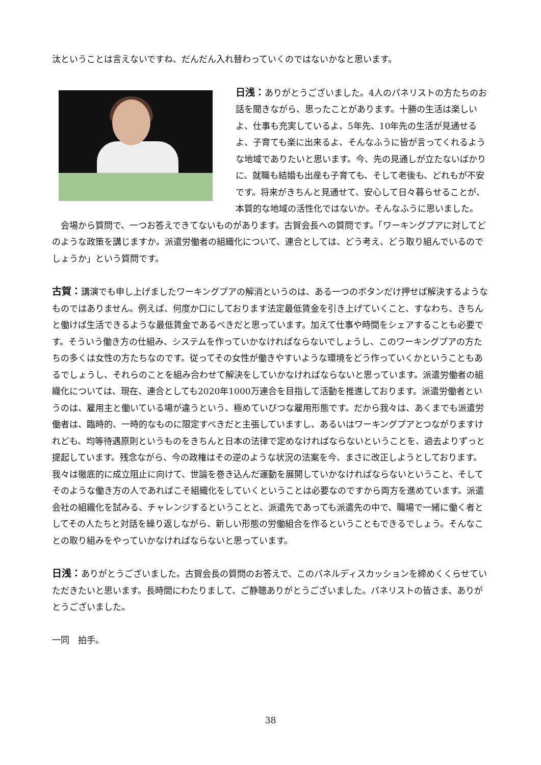汰ということは言えないですね、だんだん入れ替わっていくのではないかなと思います。
日浅：ありがとうございました。4人のパネリストの方たちのお話を聞きながら、思ったことがあります。十勝の生活は楽しいよ、仕事も充実しているよ、5年先、10年先の生活が見通せるよ、子育ても楽に出来るよ、そんなふうに皆が言ってくれるような地域でありたいと思います。今、先の見通しが立たないばかりに、就職も結婚も出産も子育ても、そして老後も、どれもが不安です。将来がきちんと見通せて、安心して日々暮らせることが、本質的な地域の活性化ではないか。そんなふうに思いました。
　会場から質問で、一つお答えできてないものがあります。古賀会長への質問です。「ワーキングプアに対してどのような政策を講じますか。派遣労働者の組織化について、連合としては、どう考え、どう取り組んでいるのでしょうか」という質問です。
古賀：講演でも申し上げましたワーキングプアの解消というのは、ある一つのボタンだけ押せば解決するようなものではありません。例えば、何度か口にしております法定最低賃金を引き上げていくこと、すなわち、きちんと働けば生活できるような最低賃金であるべきだと思っています。加えて仕事や時間をシェアすることも必要です。そういう働き方の仕組み、システムを作っていかなければならないでしょうし、このワーキングプアの方たちの多くは女性の方たちなのです。従ってその女性が働きやすいような環境をどう作っていくかということもあるでしょうし、それらのことを組み合わせて解決をしていかなければならないと思っています。派遣労働者の組織化については、現在、連合としても2020年1000万連合を目指して活動を推進しております。派遣労働者というのは、雇用主と働いている場が違うという、極めていびつな雇用形態です。だから我々は、あくまでも派遣労働者は、臨時的、一時的なものに限定すべきだと主張していますし、あるいはワーキングプアとつながりますけれども、均等待遇原則というものをきちんと日本の法律で定めなければならないということを、過去よりずっと提起しています。残念ながら、今の政権はその逆のような状況の法案を今、まさに改正しようとしております。我々は徹底的に成立阻止に向けて、世論を巻き込んだ運動を展開していかなければならないということ、そしてそのような働き方の人であればこそ組織化をしていくということは必要なのですから両方を進めています。派遣会社の組織化を試みる、チャレンジするということと、派遣先であっても派遣先の中で、職場で一緒に働く者としてその人たちと対話を繰り返しながら、新しい形態の労働組合を作るということもできるでしょう。そんなことの取り組みをやっていかなければならないと思っています。
日浅：ありがとうございました。古賀会長の質問のお答えで、このパネルディスカッションを締めくくらせていただきたいと思います。長時間にわたりまして、ご静聴ありがとうございました。パネリストの皆さま、ありがとうございました。
一同　拍手。
38